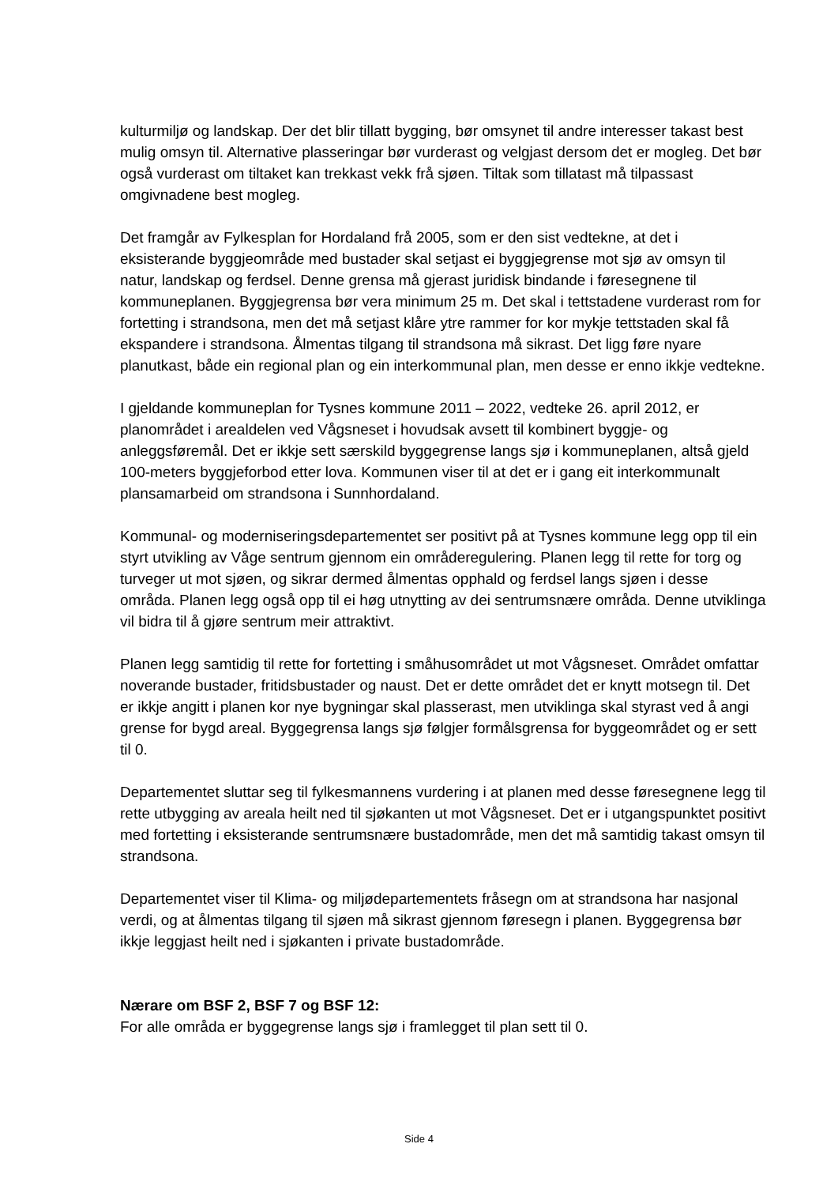kulturmiljø og landskap. Der det blir tillatt bygging, bør omsynet til andre interesser takast best mulig omsyn til. Alternative plasseringar bør vurderast og velgjast dersom det er mogleg. Det bør også vurderast om tiltaket kan trekkast vekk frå sjøen. Tiltak som tillatast må tilpassast omgivnadene best mogleg.
Det framgår av Fylkesplan for Hordaland frå 2005, som er den sist vedtekne, at det i eksisterande byggjeområde med bustader skal setjast ei byggjegrense mot sjø av omsyn til natur, landskap og ferdsel. Denne grensa må gjerast juridisk bindande i føresegnene til kommuneplanen. Byggjegrensa bør vera minimum 25 m. Det skal i tettstadene vurderast rom for fortetting i strandsona, men det må setjast klåre ytre rammer for kor mykje tettstaden skal få ekspandere i strandsona. Ålmentas tilgang til strandsona må sikrast. Det ligg føre nyare planutkast, både ein regional plan og ein interkommunal plan, men desse er enno ikkje vedtekne.
I gjeldande kommuneplan for Tysnes kommune 2011 – 2022, vedteke 26. april 2012, er planområdet i arealdelen ved Vågsneset i hovudsak avsett til kombinert byggje- og anleggsføremål. Det er ikkje sett særskild byggegrense langs sjø i kommuneplanen, altså gjeld 100-meters byggjeforbod etter lova. Kommunen viser til at det er i gang eit interkommunalt plansamarbeid om strandsona i Sunnhordaland.
Kommunal- og moderniseringsdepartementet ser positivt på at Tysnes kommune legg opp til ein styrt utvikling av Våge sentrum gjennom ein områderegulering. Planen legg til rette for torg og turveger ut mot sjøen, og sikrar dermed ålmentas opphald og ferdsel langs sjøen i desse områda. Planen legg også opp til ei høg utnytting av dei sentrumsnære områda. Denne utviklinga vil bidra til å gjøre sentrum meir attraktivt.
Planen legg samtidig til rette for fortetting i småhusområdet ut mot Vågsneset. Området omfattar noverande bustader, fritidsbustader og naust. Det er dette området det er knytt motsegn til. Det er ikkje angitt i planen kor nye bygningar skal plasserast, men utviklinga skal styrast ved å angi grense for bygd areal. Byggegrensa langs sjø følgjer formålsgrensa for byggeområdet og er sett til 0.
Departementet sluttar seg til fylkesmannens vurdering i at planen med desse føresegnene legg til rette utbygging av areala heilt ned til sjøkanten ut mot Vågsneset. Det er i utgangspunktet positivt med fortetting i eksisterande sentrumsnære bustadområde, men det må samtidig takast omsyn til strandsona.
Departementet viser til Klima- og miljødepartementets fråsegn om at strandsona har nasjonal verdi, og at ålmentas tilgang til sjøen må sikrast gjennom føresegn i planen. Byggegrensa bør ikkje leggjast heilt ned i sjøkanten i private bustadområde.
Nærare om BSF 2, BSF 7 og BSF 12:
For alle områda er byggegrense langs sjø i framlegget til plan sett til 0.
Side 4